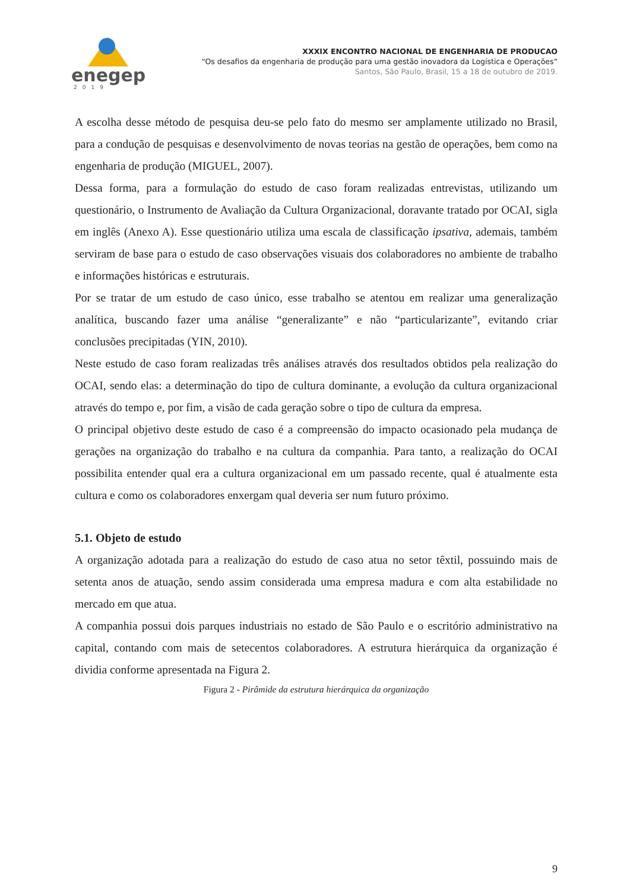enegep
2019
XXXIX ENCONTRO NACIONAL DE ENGENHARIA DE PRODUCAO
“Os desafios da engenharia de produção para uma gestão inovadora da Logística e Operações”
Santos, São Paulo, Brasil, 15 a 18 de outubro de 2019.
A escolha desse método de pesquisa deu-se pelo fato do mesmo ser amplamente utilizado no Brasil, para a condução de pesquisas e desenvolvimento de novas teorias na gestão de operações, bem como na engenharia de produção (MIGUEL, 2007).
Dessa forma, para a formulação do estudo de caso foram realizadas entrevistas, utilizando um questionário, o Instrumento de Avaliação da Cultura Organizacional, doravante tratado por OCAI, sigla em inglês (Anexo A). Esse questionário utiliza uma escala de classificação ipsativa, ademais, também serviram de base para o estudo de caso observações visuais dos colaboradores no ambiente de trabalho e informações históricas e estruturais.
Por se tratar de um estudo de caso único, esse trabalho se atentou em realizar uma generalização analítica, buscando fazer uma análise “generalizante” e não “particularizante”, evitando criar conclusões precipitadas (YIN, 2010).
Neste estudo de caso foram realizadas três análises através dos resultados obtidos pela realização do OCAI, sendo elas: a determinação do tipo de cultura dominante, a evolução da cultura organizacional através do tempo e, por fim, a visão de cada geração sobre o tipo de cultura da empresa.
O principal objetivo deste estudo de caso é a compreensão do impacto ocasionado pela mudança de gerações na organização do trabalho e na cultura da companhia. Para tanto, a realização do OCAI possibilita entender qual era a cultura organizacional em um passado recente, qual é atualmente esta cultura e como os colaboradores enxergam qual deveria ser num futuro próximo.
5.1. Objeto de estudo
A organização adotada para a realização do estudo de caso atua no setor têxtil, possuindo mais de setenta anos de atuação, sendo assim considerada uma empresa madura e com alta estabilidade no mercado em que atua.
A companhia possui dois parques industriais no estado de São Paulo e o escritório administrativo na capital, contando com mais de setecentos colaboradores. A estrutura hierárquica da organização é dividia conforme apresentada na Figura 2.
Figura 2 - Pirâmide da estrutura hierárquica da organização
9